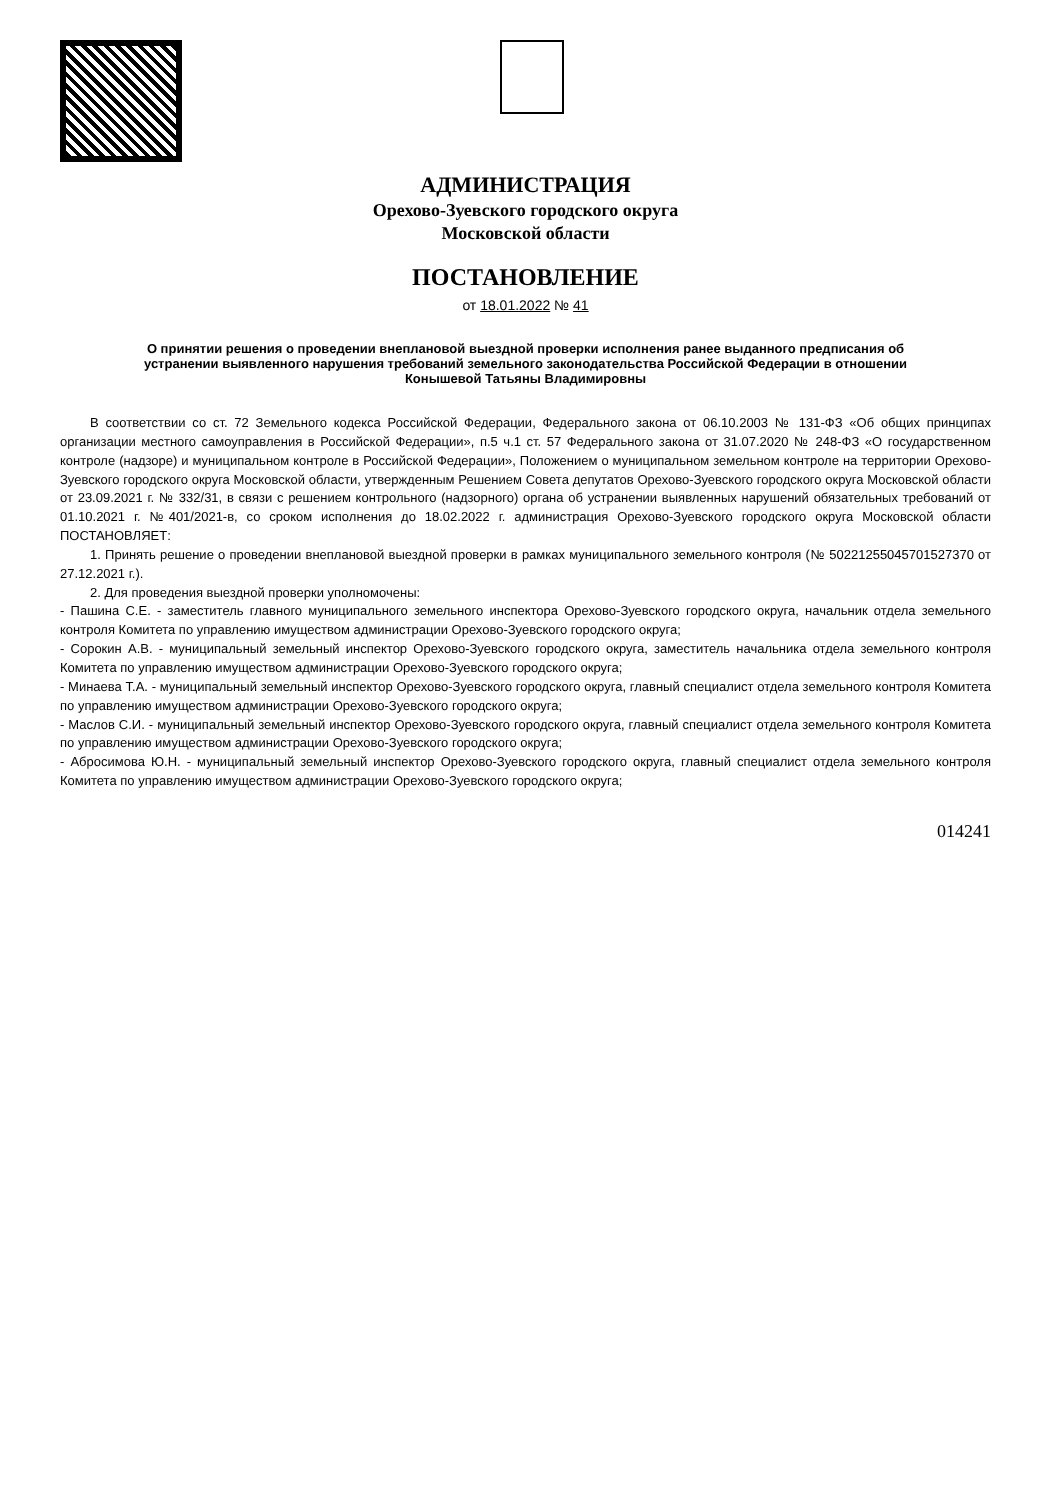АДМИНИСТРАЦИЯ
Орехово-Зуевского городского округа
Московской области
ПОСТАНОВЛЕНИЕ
от 18.01.2022 № 41
О принятии решения о проведении внеплановой выездной проверки исполнения ранее выданного предписания об устранении выявленного нарушения требований земельного законодательства Российской Федерации в отношении Конышевой Татьяны Владимировны
В соответствии со ст. 72 Земельного кодекса Российской Федерации, Федерального закона от 06.10.2003 № 131-ФЗ «Об общих принципах организации местного самоуправления в Российской Федерации», п.5 ч.1 ст. 57 Федерального закона от 31.07.2020 № 248-ФЗ «О государственном контроле (надзоре) и муниципальном контроле в Российской Федерации», Положением о муниципальном земельном контроле на территории Орехово-Зуевского городского округа Московской области, утвержденным Решением Совета депутатов Орехово-Зуевского городского округа Московской области от 23.09.2021 г. № 332/31, в связи с решением контрольного (надзорного) органа об устранении выявленных нарушений обязательных требований от 01.10.2021 г. №401/2021-в, со сроком исполнения до 18.02.2022 г. администрация Орехово-Зуевского городского округа Московской области ПОСТАНОВЛЯЕТ:
1. Принять решение о проведении внеплановой выездной проверки в рамках муниципального земельного контроля (№ 50221255045701527370 от 27.12.2021 г.).
2. Для проведения выездной проверки уполномочены:
- Пашина С.Е. - заместитель главного муниципального земельного инспектора Орехово-Зуевского городского округа, начальник отдела земельного контроля Комитета по управлению имуществом администрации Орехово-Зуевского городского округа;
- Сорокин А.В. - муниципальный земельный инспектор Орехово-Зуевского городского округа, заместитель начальника отдела земельного контроля Комитета по управлению имуществом администрации Орехово-Зуевского городского округа;
- Минаева Т.А. - муниципальный земельный инспектор Орехово-Зуевского городского округа, главный специалист отдела земельного контроля Комитета по управлению имуществом администрации Орехово-Зуевского городского округа;
- Маслов С.И. - муниципальный земельный инспектор Орехово-Зуевского городского округа, главный специалист отдела земельного контроля Комитета по управлению имуществом администрации Орехово-Зуевского городского округа;
- Абросимова Ю.Н. - муниципальный земельный инспектор Орехово-Зуевского городского округа, главный специалист отдела земельного контроля Комитета по управлению имуществом администрации Орехово-Зуевского городского округа;
014241